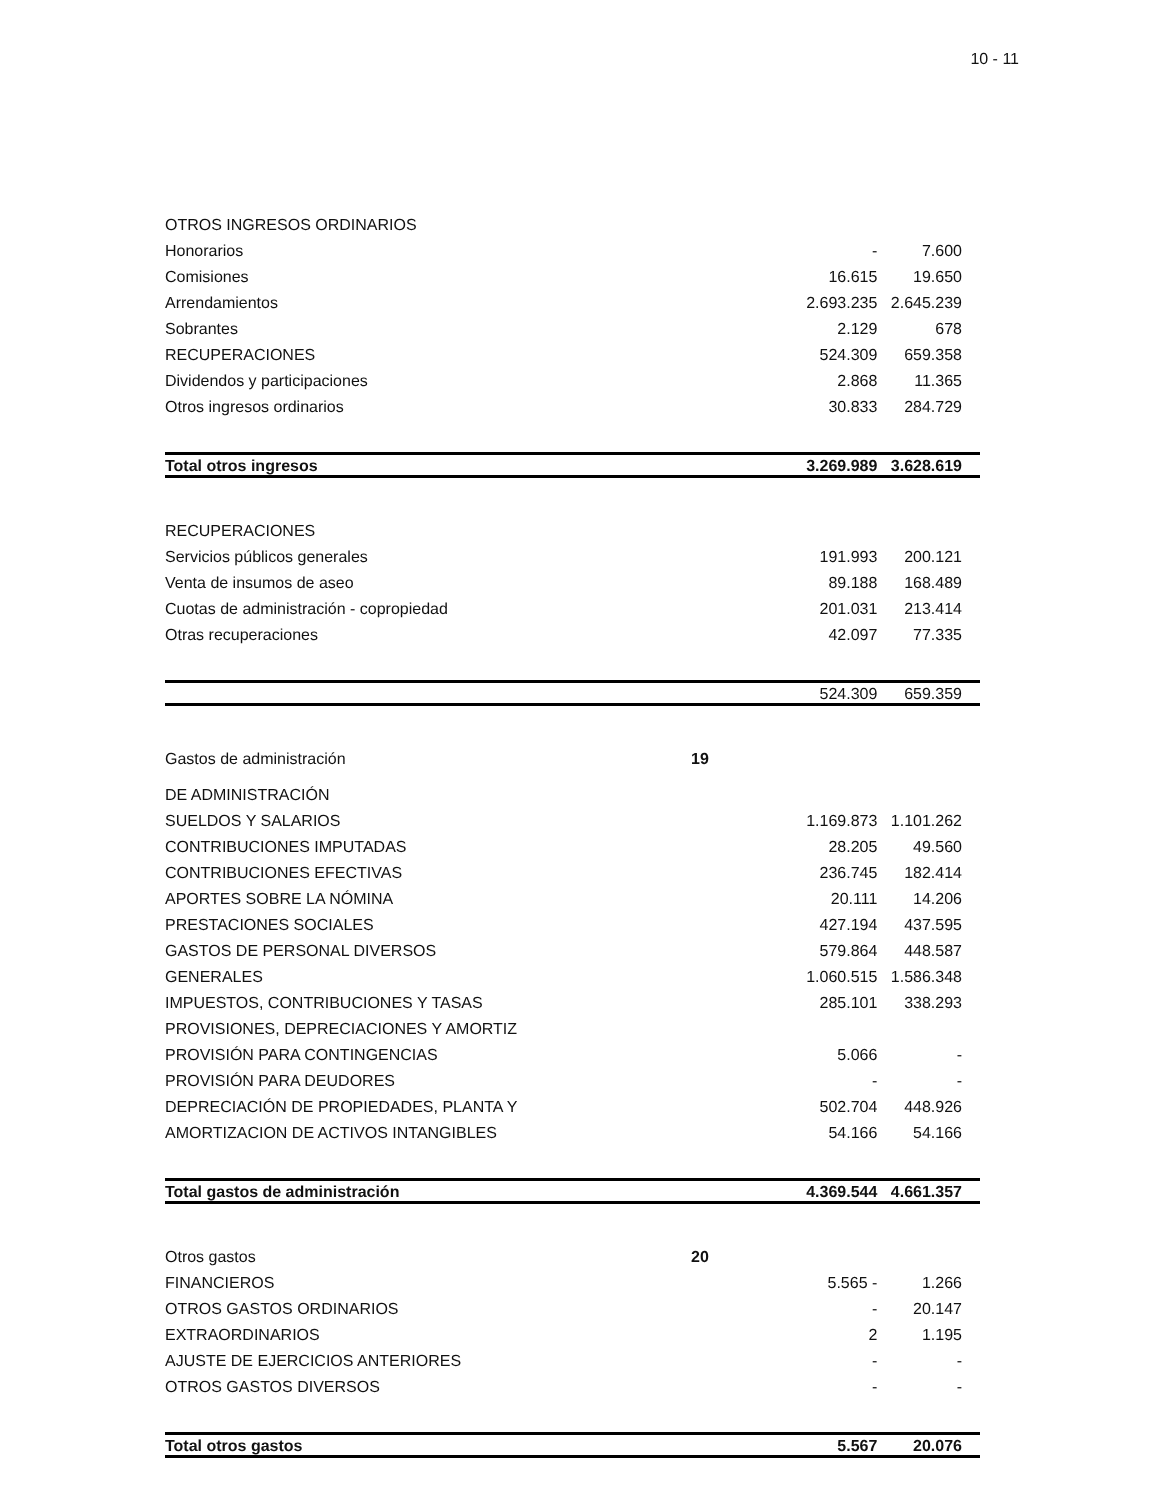10 - 11
| OTROS INGRESOS ORDINARIOS | | | |
| Honorarios | | - | 7.600 |
| Comisiones | | 16.615 | 19.650 |
| Arrendamientos | | 2.693.235 | 2.645.239 |
| Sobrantes | | 2.129 | 678 |
| RECUPERACIONES | | 524.309 | 659.358 |
| Dividendos y participaciones | | 2.868 | 11.365 |
| Otros ingresos ordinarios | | 30.833 | 284.729 |
| Total otros ingresos | | 3.269.989 | 3.628.619 |
| RECUPERACIONES | | | |
| Servicios públicos generales | | 191.993 | 200.121 |
| Venta de insumos de aseo | | 89.188 | 168.489 |
| Cuotas de administración - copropiedad | | 201.031 | 213.414 |
| Otras recuperaciones | | 42.097 | 77.335 |
| | | 524.309 | 659.359 |
| Gastos de administración | 19 | | |
| DE ADMINISTRACIÓN | | | |
| SUELDOS Y SALARIOS | | 1.169.873 | 1.101.262 |
| CONTRIBUCIONES IMPUTADAS | | 28.205 | 49.560 |
| CONTRIBUCIONES EFECTIVAS | | 236.745 | 182.414 |
| APORTES SOBRE LA NÓMINA | | 20.111 | 14.206 |
| PRESTACIONES SOCIALES | | 427.194 | 437.595 |
| GASTOS DE PERSONAL DIVERSOS | | 579.864 | 448.587 |
| GENERALES | | 1.060.515 | 1.586.348 |
| IMPUESTOS, CONTRIBUCIONES Y TASAS | | 285.101 | 338.293 |
| PROVISIONES, DEPRECIACIONES Y AMORTIZ | | | |
| PROVISIÓN PARA CONTINGENCIAS | | 5.066 | - |
| PROVISIÓN PARA DEUDORES | | - | - |
| DEPRECIACIÓN DE PROPIEDADES, PLANTA Y | | 502.704 | 448.926 |
| AMORTIZACION DE ACTIVOS INTANGIBLES | | 54.166 | 54.166 |
| Total gastos de administración | | 4.369.544 | 4.661.357 |
| Otros gastos | 20 | | |
| FINANCIEROS | | 5.565 - | 1.266 |
| OTROS GASTOS ORDINARIOS | | - | 20.147 |
| EXTRAORDINARIOS | | 2 | 1.195 |
| AJUSTE DE EJERCICIOS ANTERIORES | | - | - |
| OTROS GASTOS DIVERSOS | | - | - |
| Total otros gastos | | 5.567 | 20.076 |